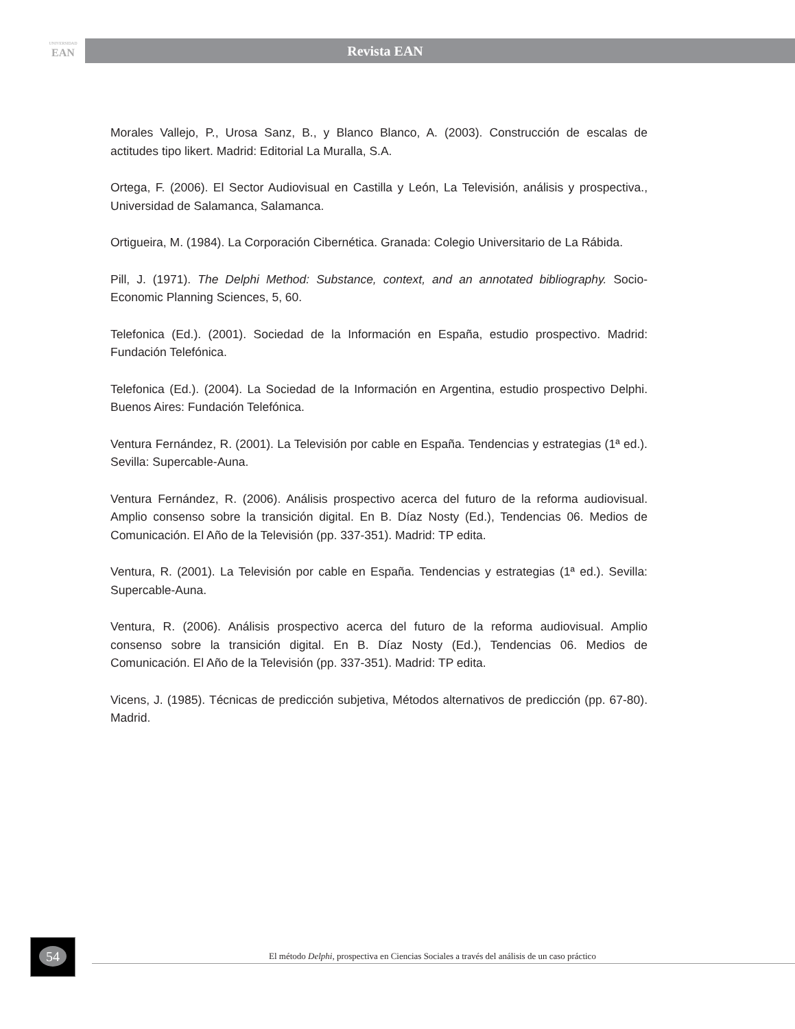UNIVERSIDAD
EAN
Revista EAN
Morales Vallejo, P., Urosa Sanz, B., y Blanco Blanco, A. (2003). Construcción de escalas de actitudes tipo likert. Madrid: Editorial La Muralla, S.A.
Ortega, F. (2006). El Sector Audiovisual en Castilla y León, La Televisión, análisis y prospectiva., Universidad de Salamanca, Salamanca.
Ortigueira, M. (1984). La Corporación Cibernética. Granada: Colegio Universitario de La Rábida.
Pill, J. (1971). The Delphi Method: Substance, context, and an annotated bibliography. Socio-Economic Planning Sciences, 5, 60.
Telefonica (Ed.). (2001). Sociedad de la Información en España, estudio prospectivo. Madrid: Fundación Telefónica.
Telefonica (Ed.). (2004). La Sociedad de la Información en Argentina, estudio prospectivo Delphi. Buenos Aires: Fundación Telefónica.
Ventura Fernández, R. (2001). La Televisión por cable en España. Tendencias y estrategias (1ª ed.). Sevilla: Supercable-Auna.
Ventura Fernández, R. (2006). Análisis prospectivo acerca del futuro de la reforma audiovisual. Amplio consenso sobre la transición digital. En B. Díaz Nosty (Ed.), Tendencias 06. Medios de Comunicación. El Año de la Televisión (pp. 337-351). Madrid: TP edita.
Ventura, R. (2001). La Televisión por cable en España. Tendencias y estrategias (1ª ed.). Sevilla: Supercable-Auna.
Ventura, R. (2006). Análisis prospectivo acerca del futuro de la reforma audiovisual. Amplio consenso sobre la transición digital. En B. Díaz Nosty (Ed.), Tendencias 06. Medios de Comunicación. El Año de la Televisión (pp. 337-351). Madrid: TP edita.
Vicens, J. (1985). Técnicas de predicción subjetiva, Métodos alternativos de predicción (pp. 67-80). Madrid.
54
El método Delphi, prospectiva en Ciencias Sociales a través del análisis de un caso práctico